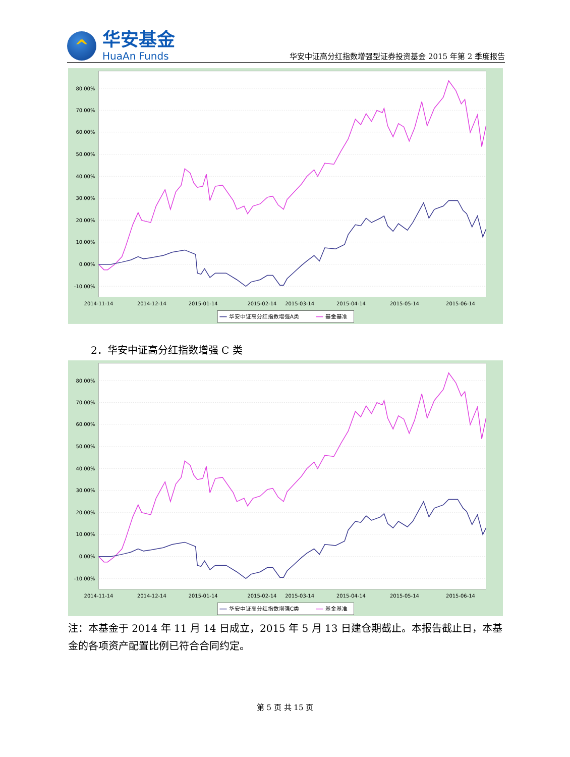^
华安基金
HuaAn Funds
华安中证高分红指数增强型证券投资基金 2015 年第 2 季度报告
80.00%
70.00%
60.00%
50.00%
40.00%
30.00%
20.00%
10.00%
0.00%
-10.00%
2014-11-14
2014-12-14
2015-01-14
2015-02-14
2015-03-14
2015-04-14
2015-05-14
2015-06-14
华安中证高分红指数增强A类
基金基准
2．华安中证高分红指数增强 C 类
80.00%
70.00%
60.00%
50.00%
40.00%
30.00%
20.00%
10.00%
0.00%
-10.00%
2014-11-14
2014-12-14
2015-01-14
2015-02-14
2015-03-14
2015-04-14
2015-05-14
2015-06-14
华安中证高分红指数增强C类
基金基准
注：本基金于 2014 年 11 月 14 日成立，2015 年 5 月 13 日建仓期截止。本报告截止日，本基金的各项资产配置比例已符合合同约定。
第 5 页 共 15 页